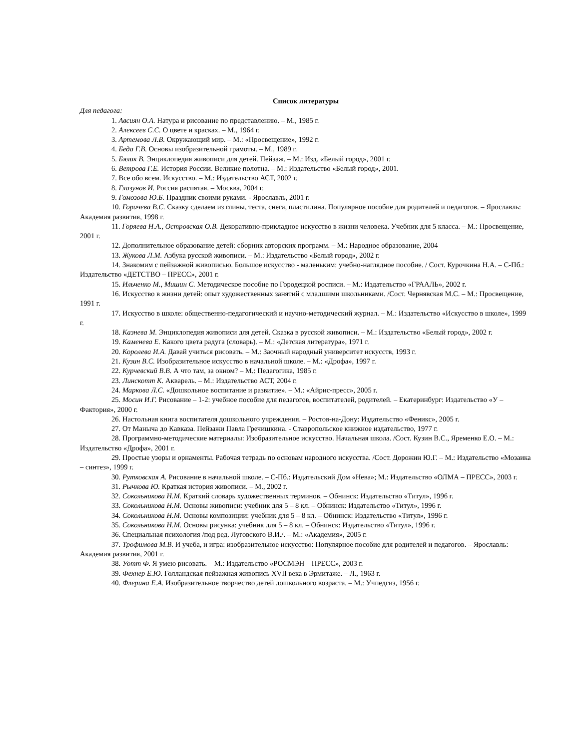Список литературы
Для педагога:
1. Авсиян О.А. Натура и рисование по представлению. – М., 1985 г.
2. Алексеев С.С. О цвете и красках. – М., 1964 г.
3. Артемова Л.В. Окружающий мир. – М.: «Просвещение», 1992 г.
4. Беда Г.В. Основы изобразительной грамоты. – М., 1989 г.
5. Бялик В. Энциклопедия живописи для детей. Пейзаж. – М.: Изд. «Белый город», 2001 г.
6. Ветрова Г.Е. История России. Великие полотна. – М.: Издательство «Белый город», 2001.
7. Все обо всем. Искусство. – М.: Издательство АСТ, 2002 г.
8. Глазунов И. Россия распятая. – Москва, 2004 г.
9. Гомозова Ю.Б. Праздник своими руками. - Ярославль, 2001 г.
10. Горичева В.С. Сказку сделаем из глины, теста, снега, пластилина. Популярное пособие для родителей и педагогов. – Ярославль: Академия развития, 1998 г.
11. Горяева Н.А., Островская О.В. Декоративно-прикладное искусство в жизни человека. Учебник для 5 класса. – М.: Просвещение, 2001 г.
12. Дополнительное образование детей: сборник авторских программ. – М.: Народное образование, 2004
13. Жукова Л.М. Азбука русской живописи. – М.: Издательство «Белый город», 2002 г.
14. Знакомим с пейзажной живописью. Большое искусство - маленьким: учебно-наглядное пособие. / Сост. Курочкина Н.А. – С-Пб.: Издательство «ДЕТСТВО – ПРЕСС», 2001 г.
15. Ильченко М., Мишин С. Методическое пособие по Городецкой росписи. – М.: Издательство «ГРААЛЬ», 2002 г.
16. Искусство в жизни детей: опыт художественных занятий с младшими школьниками. /Сост. Чернявская М.С. – М.: Просвещение, 1991 г.
17. Искусство в школе: общественно-педагогический и научно-методический журнал. – М.: Издательство «Искусство в школе», 1999 г.
18. Казнева М. Энциклопедия живописи для детей. Сказка в русской живописи. – М.: Издательство «Белый город», 2002 г.
19. Каменева Е. Какого цвета радуга (словарь). – М.: «Детская литература», 1971 г.
20. Королева И.А. Давай учиться рисовать. – М.: Заочный народный университет искусств, 1993 г.
21. Кузин В.С. Изобразительное искусство в начальной школе. – М.: «Дрофа», 1997 г.
22. Курчевский В.В. А что там, за окном? – М.: Педагогика, 1985 г.
23. Линскотт К. Акварель. – М.: Издательство АСТ, 2004 г.
24. Маркова Л.С. «Дошкольное воспитание и развитие». – М.: «Айрис-пресс», 2005 г.
25. Мосин И.Г. Рисование – 1-2: учебное пособие для педагогов, воспитателей, родителей. – Екатеринбург: Издательство «У – Фактория», 2000 г.
26. Настольная книга воспитателя дошкольного учреждения. – Ростов-на-Дону: Издательство «Феникс», 2005 г.
27. От Маныча до Кавказа. Пейзажи Павла Гречишкина. - Ставропольское книжное издательство, 1977 г.
28. Программно-методические материалы: Изобразительное искусство. Начальная школа. /Сост. Кузин В.С., Яременко Е.О. – М.: Издательство «Дрофа», 2001 г.
29. Простые узоры и орнаменты. Рабочая тетрадь по основам народного искусства. /Сост. Дорожин Ю.Г. – М.: Издательство «Мозаика – синтез», 1999 г.
30. Рутковская А. Рисование в начальной школе. – С-Пб.: Издательский Дом «Нева»; М.: Издательство «ОЛМА – ПРЕСС», 2003 г.
31. Рычкова Ю. Краткая история живописи. – М., 2002 г.
32. Сокольникова Н.М. Краткий словарь художественных терминов. – Обнинск: Издательство «Титул», 1996 г.
33. Сокольникова Н.М. Основы живописи: учебник для 5 – 8 кл. – Обнинск: Издательство «Титул», 1996 г.
34. Сокольникова Н.М. Основы композиции: учебник для 5 – 8 кл. – Обнинск: Издательство «Титул», 1996 г.
35. Сокольникова Н.М. Основы рисунка: учебник для 5 – 8 кл. – Обнинск: Издательство «Титул», 1996 г.
36. Специальная психология /под ред. Луговского В.И./. – М.: «Академия», 2005 г.
37. Трофимова М.В. И учеба, и игра: изобразительное искусство: Популярное пособие для родителей и педагогов. – Ярославль: Академия развития, 2001 г.
38. Уотт Ф. Я умею рисовать. – М.: Издательство «РОСМЭН – ПРЕСС», 2003 г.
39. Фехнер Е.Ю. Голландская пейзажная живопись XVII века в Эрмитаже. – Л., 1963 г.
40. Флерина Е.А. Изобразительное творчество детей дошкольного возраста. – М.: Учпедгиз, 1956 г.